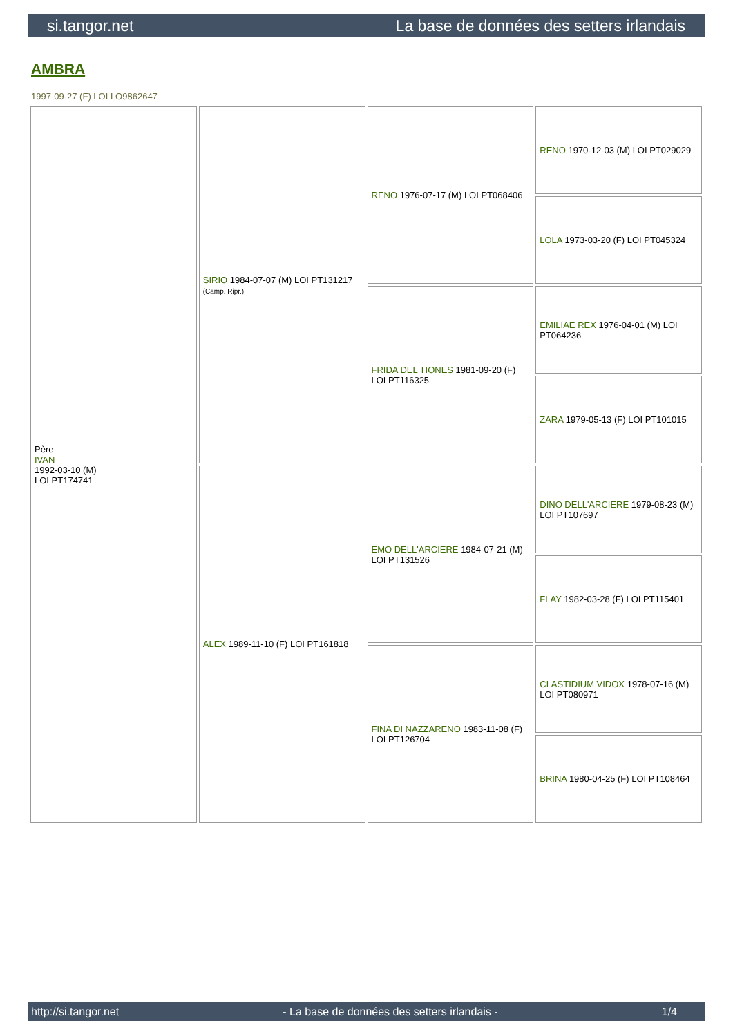si.tangor.net La base de données des setters irlandais
AMBRA
1997-09-27 (F) LOI LO9862647
| Père IVAN 1992-03-10 (M) LOI PT174741 | SIRIO 1984-07-07 (M) LOI PT131217 (Camp. Ripr.) | RENO 1976-07-17 (M) LOI PT068406 | RENO 1970-12-03 (M) LOI PT029029 |
| | | | LOLA 1973-03-20 (F) LOI PT045324 |
| | | FRIDA DEL TIONES 1981-09-20 (F) LOI PT116325 | EMILIAE REX 1976-04-01 (M) LOI PT064236 |
| | | | ZARA 1979-05-13 (F) LOI PT101015 |
| | ALEX 1989-11-10 (F) LOI PT161818 | EMO DELL'ARCIERE 1984-07-21 (M) LOI PT131526 | DINO DELL'ARCIERE 1979-08-23 (M) LOI PT107697 |
| | | | FLAY 1982-03-28 (F) LOI PT115401 |
| | | FINA DI NAZZARENO 1983-11-08 (F) LOI PT126704 | CLASTIDIUM VIDOX 1978-07-16 (M) LOI PT080971 |
| | | | BRINA 1980-04-25 (F) LOI PT108464 |
http://si.tangor.net - La base de données des setters irlandais - 1/4